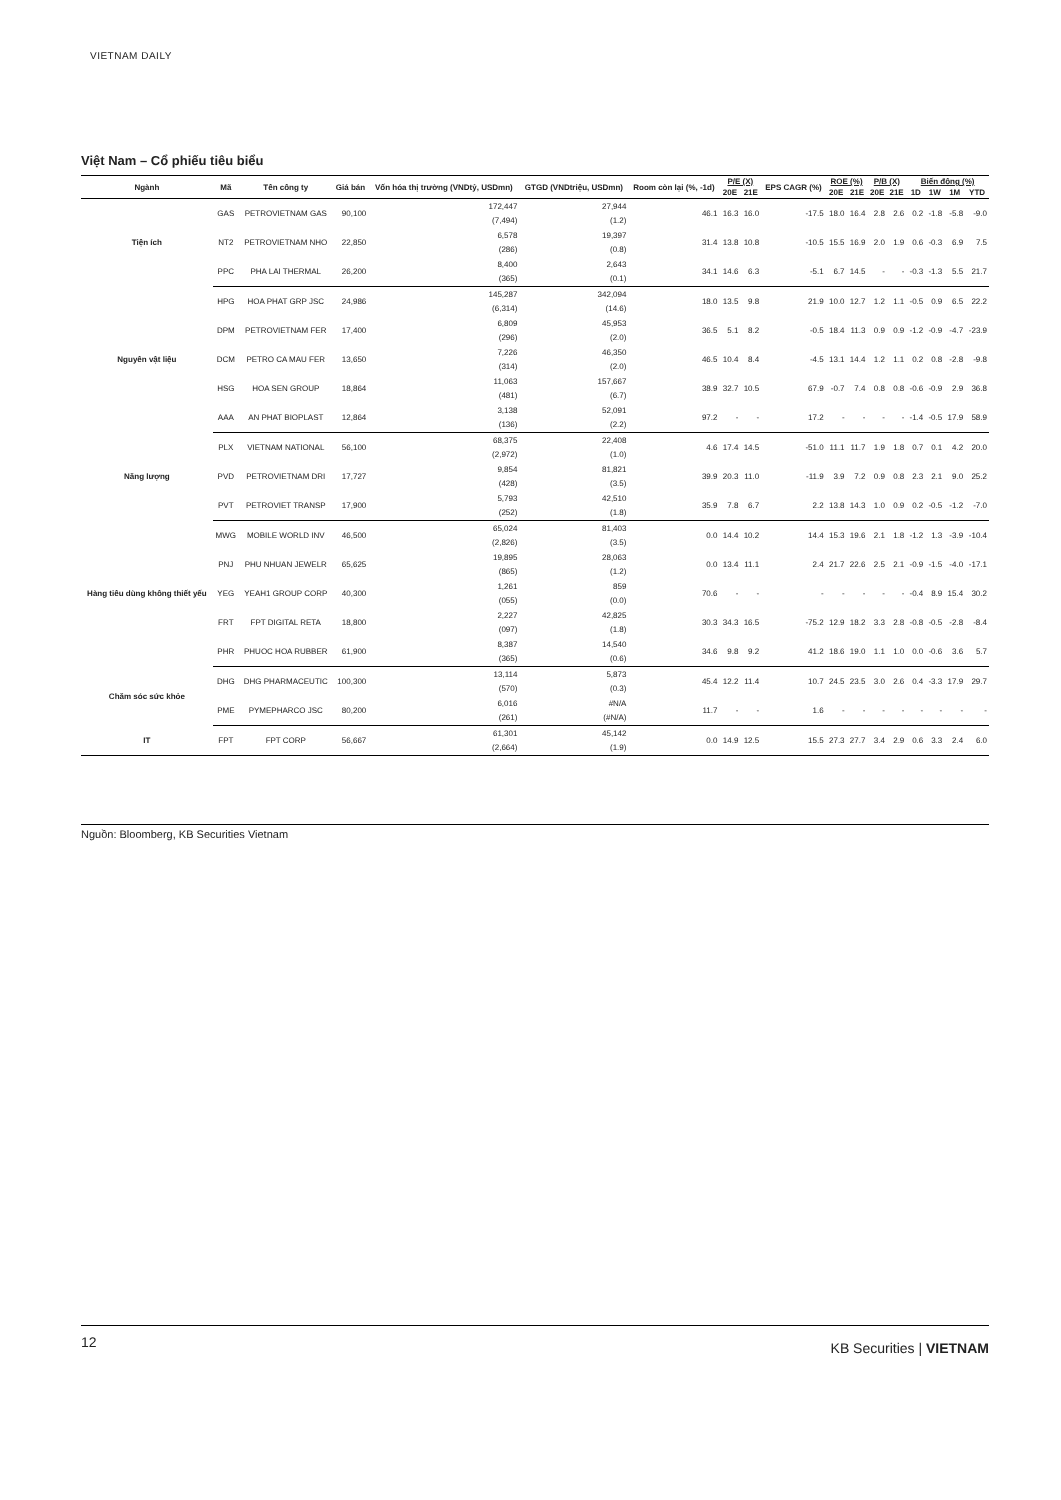VIETNAM DAILY
Việt Nam – Cổ phiếu tiêu biểu
| Ngành | Mã | Tên công ty | Giá bán | Vốn hóa thị trường (VNDtỷ, USDmn) | GTGD (VNDtriệu, USDmn) | Room còn lại (%, -1d) | P/E (X) | | EPS CAGR (%) | ROE (%) | | P/B (X) | | Biến động (%) | | | |
| --- | --- | --- | --- | --- | --- | --- | --- | --- | --- | --- | --- | --- | --- | --- | --- | --- | --- |
| | | | | | | | 20E | 21E | | 20E | 21E | 20E | 21E | 1D | 1W | 1M | YTD |
| Tiện ích | GAS | PETROVIETNAM GAS | 90,100 | 172,447 (7,494) | 27,944 (1.2) | 46.1 | 16.3 | 16.0 | -17.5 | 18.0 | 16.4 | 2.8 | 2.6 | 0.2 | -1.8 | -5.8 | -9.0 |
| | NT2 | PETROVIETNAM NHO | 22,850 | 6,578 (286) | 19,397 (0.8) | 31.4 | 13.8 | 10.8 | -10.5 | 15.5 | 16.9 | 2.0 | 1.9 | 0.6 | -0.3 | 6.9 | 7.5 |
| | PPC | PHA LAI THERMAL | 26,200 | 8,400 (365) | 2,643 (0.1) | 34.1 | 14.6 | 6.3 | -5.1 | 6.7 | 14.5 | - | - | -0.3 | -1.3 | 5.5 | 21.7 |
| Nguyên vật liệu | HPG | HOA PHAT GRP JSC | 24,986 | 145,287 (6,314) | 342,094 (14.6) | 18.0 | 13.5 | 9.8 | 21.9 | 10.0 | 12.7 | 1.2 | 1.1 | -0.5 | 0.9 | 6.5 | 22.2 |
| | DPM | PETROVIETNAM FER | 17,400 | 6,809 (296) | 45,953 (2.0) | 36.5 | 5.1 | 8.2 | -0.5 | 18.4 | 11.3 | 0.9 | 0.9 | -1.2 | -0.9 | -4.7 | -23.9 |
| | DCM | PETRO CA MAU FER | 13,650 | 7,226 (314) | 46,350 (2.0) | 46.5 | 10.4 | 8.4 | -4.5 | 13.1 | 14.4 | 1.2 | 1.1 | 0.2 | 0.8 | -2.8 | -9.8 |
| | HSG | HOA SEN GROUP | 18,864 | 11,063 (481) | 157,667 (6.7) | 38.9 | 32.7 | 10.5 | 67.9 | -0.7 | 7.4 | 0.8 | 0.8 | -0.6 | -0.9 | 2.9 | 36.8 |
| | AAA | AN PHAT BIOPLAST | 12,864 | 3,138 (136) | 52,091 (2.2) | 97.2 | - | - | 17.2 | - | - | - | - | -1.4 | -0.5 | 17.9 | 58.9 |
| Năng lượng | PLX | VIETNAM NATIONAL | 56,100 | 68,375 (2,972) | 22,408 (1.0) | 4.6 | 17.4 | 14.5 | -51.0 | 11.1 | 11.7 | 1.9 | 1.8 | 0.7 | 0.1 | 4.2 | 20.0 |
| | PVD | PETROVIETNAM DRI | 17,727 | 9,854 (428) | 81,821 (3.5) | 39.9 | 20.3 | 11.0 | -11.9 | 3.9 | 7.2 | 0.9 | 0.8 | 2.3 | 2.1 | 9.0 | 25.2 |
| | PVT | PETROVIET TRANSP | 17,900 | 5,793 (252) | 42,510 (1.8) | 35.9 | 7.8 | 6.7 | 2.2 | 13.8 | 14.3 | 1.0 | 0.9 | 0.2 | -0.5 | -1.2 | -7.0 |
| Hàng tiêu dùng không thiết yếu | MWG | MOBILE WORLD INV | 46,500 | 65,024 (2,826) | 81,403 (3.5) | 0.0 | 14.4 | 10.2 | 14.4 | 15.3 | 19.6 | 2.1 | 1.8 | -1.2 | 1.3 | -3.9 | -10.4 |
| | PNJ | PHU NHUAN JEWELR | 65,625 | 19,895 (865) | 28,063 (1.2) | 0.0 | 13.4 | 11.1 | 2.4 | 21.7 | 22.6 | 2.5 | 2.1 | -0.9 | -1.5 | -4.0 | -17.1 |
| | YEG | YEAH1 GROUP CORP | 40,300 | 1,261 (055) | 859 (0.0) | 70.6 | - | - | - | - | - | - | - | -0.4 | 8.9 | 15.4 | 30.2 |
| | FRT | FPT DIGITAL RETA | 18,800 | 2,227 (097) | 42,825 (1.8) | 30.3 | 34.3 | 16.5 | -75.2 | 12.9 | 18.2 | 3.3 | 2.8 | -0.8 | -0.5 | -2.8 | -8.4 |
| | PHR | PHUOC HOA RUBBER | 61,900 | 8,387 (365) | 14,540 (0.6) | 34.6 | 9.8 | 9.2 | 41.2 | 18.6 | 19.0 | 1.1 | 1.0 | 0.0 | -0.6 | 3.6 | 5.7 |
| Chăm sóc sức khỏe | DHG | DHG PHARMACEUTIC | 100,300 | 13,114 (570) | 5,873 (0.3) | 45.4 | 12.2 | 11.4 | 10.7 | 24.5 | 23.5 | 3.0 | 2.6 | 0.4 | -3.3 | 17.9 | 29.7 |
| | PME | PYMEPHARCO JSC | 80,200 | 6,016 (261) | #N/A (#N/A) | 11.7 | - | - | 1.6 | - | - | - | - | - | - | - | - |
| IT | FPT | FPT CORP | 56,667 | 61,301 (2,664) | 45,142 (1.9) | 0.0 | 14.9 | 12.5 | 15.5 | 27.3 | 27.7 | 3.4 | 2.9 | 0.6 | 3.3 | 2.4 | 6.0 |
Nguồn: Bloomberg, KB Securities Vietnam
12 KB Securities | VIETNAM